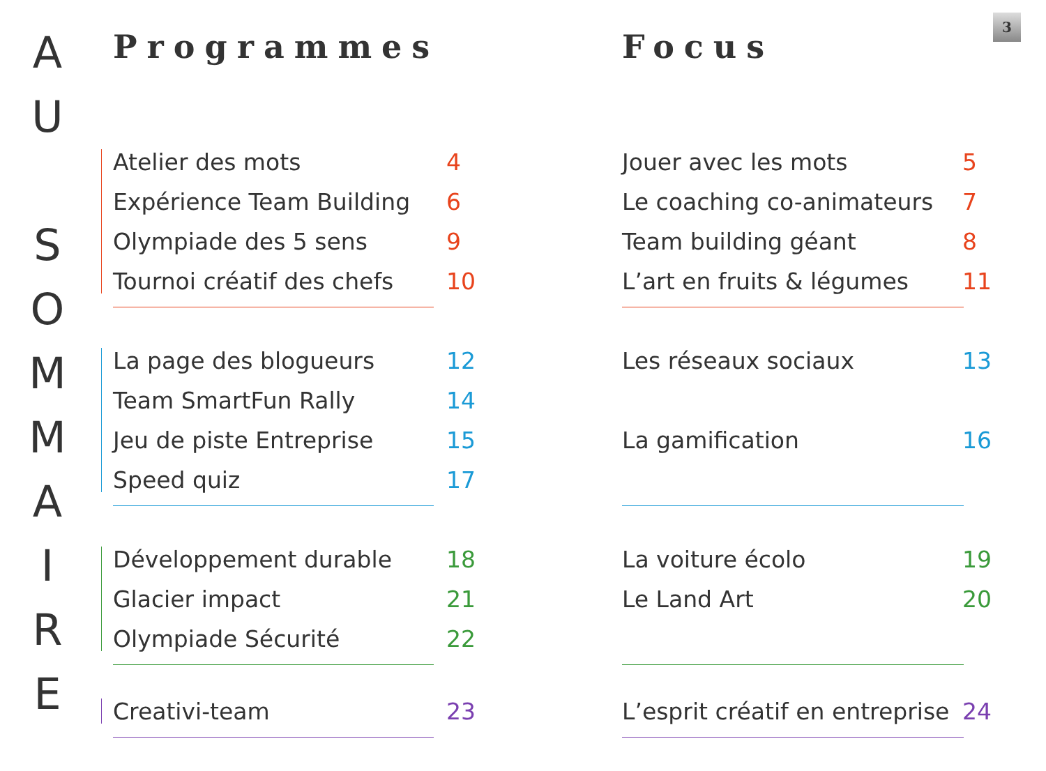A
U
S
O
M
M
A
I
R
E
3
Programmes
Atelier des mots 4
Expérience Team Building 6
Olympiade des 5 sens 9
Tournoi créatif des chefs 10
La page des blogueurs 12
Team SmartFun Rally 14
Jeu de piste Entreprise 15
Speed quiz 17
Développement durable 18
Glacier impact 21
Olympiade Sécurité 22
Creativi-team 23
Focus
Jouer avec les mots 5
Le coaching co-animateurs 7
Team building géant 8
L’art en fruits & légumes 11
Les réseaux sociaux 13
La gamification 16
La voiture écolo 19
Le Land Art 20
L’esprit créatif en entreprise 24